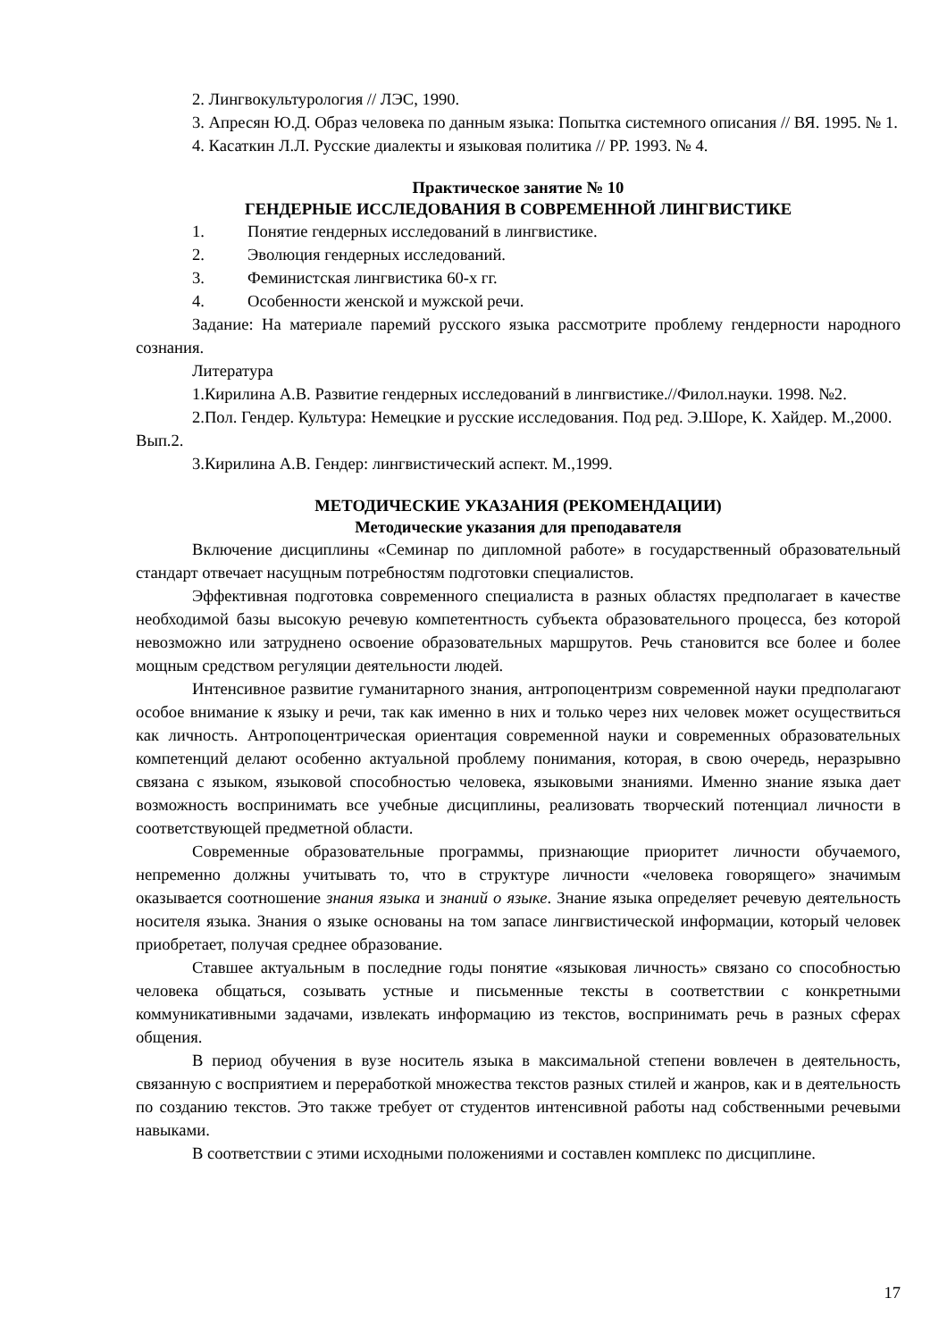2. Лингвокультурология // ЛЭС, 1990.
3. Апресян Ю.Д. Образ человека по данным языка: Попытка системного описания // ВЯ. 1995. № 1.
4. Касаткин Л.Л. Русские диалекты и языковая политика // РР. 1993. № 4.
Практическое занятие № 10
ГЕНДЕРНЫЕ ИССЛЕДОВАНИЯ В СОВРЕМЕННОЙ ЛИНГВИСТИКЕ
1. Понятие гендерных исследований в лингвистике.
2. Эволюция гендерных исследований.
3. Феминистская лингвистика 60-х гг.
4. Особенности женской и мужской речи.
Задание: На материале паремий русского языка рассмотрите проблему гендерности народного сознания.
Литература
1.Кирилина А.В. Развитие гендерных исследований в лингвистике.//Филол.науки. 1998. №2.
2.Пол. Гендер. Культура: Немецкие и русские исследования. Под ред. Э.Шоре, К. Хайдер. М.,2000. Вып.2.
3.Кирилина А.В. Гендер: лингвистический аспект. М.,1999.
МЕТОДИЧЕСКИЕ УКАЗАНИЯ (РЕКОМЕНДАЦИИ)
Методические указания для преподавателя
Включение дисциплины «Семинар по дипломной работе» в государственный образовательный стандарт отвечает насущным потребностям подготовки специалистов.
Эффективная подготовка современного специалиста в разных областях предполагает в качестве необходимой базы высокую речевую компетентность субъекта образовательного процесса, без которой невозможно или затруднено освоение образовательных маршрутов. Речь становится все более и более мощным средством регуляции деятельности людей.
Интенсивное развитие гуманитарного знания, антропоцентризм современной науки предполагают особое внимание к языку и речи, так как именно в них и только через них человек может осуществиться как личность. Антропоцентрическая ориентация современной науки и современных образовательных компетенций делают особенно актуальной проблему понимания, которая, в свою очередь, неразрывно связана с языком, языковой способностью человека, языковыми знаниями. Именно знание языка дает возможность воспринимать все учебные дисциплины, реализовать творческий потенциал личности в соответствующей предметной области.
Современные образовательные программы, признающие приоритет личности обучаемого, непременно должны учитывать то, что в структуре личности «человека говорящего» значимым оказывается соотношение знания языка и знаний о языке. Знание языка определяет речевую деятельность носителя языка. Знания о языке основаны на том запасе лингвистической информации, который человек приобретает, получая среднее образование.
Ставшее актуальным в последние годы понятие «языковая личность» связано со способностью человека общаться, созывать устные и письменные тексты в соответствии с конкретными коммуникативными задачами, извлекать информацию из текстов, воспринимать речь в разных сферах общения.
В период обучения в вузе носитель языка в максимальной степени вовлечен в деятельность, связанную с восприятием и переработкой множества текстов разных стилей и жанров, как и в деятельность по созданию текстов. Это также требует от студентов интенсивной работы над собственными речевыми навыками.
В соответствии с этими исходными положениями и составлен комплекс по дисциплине.
17